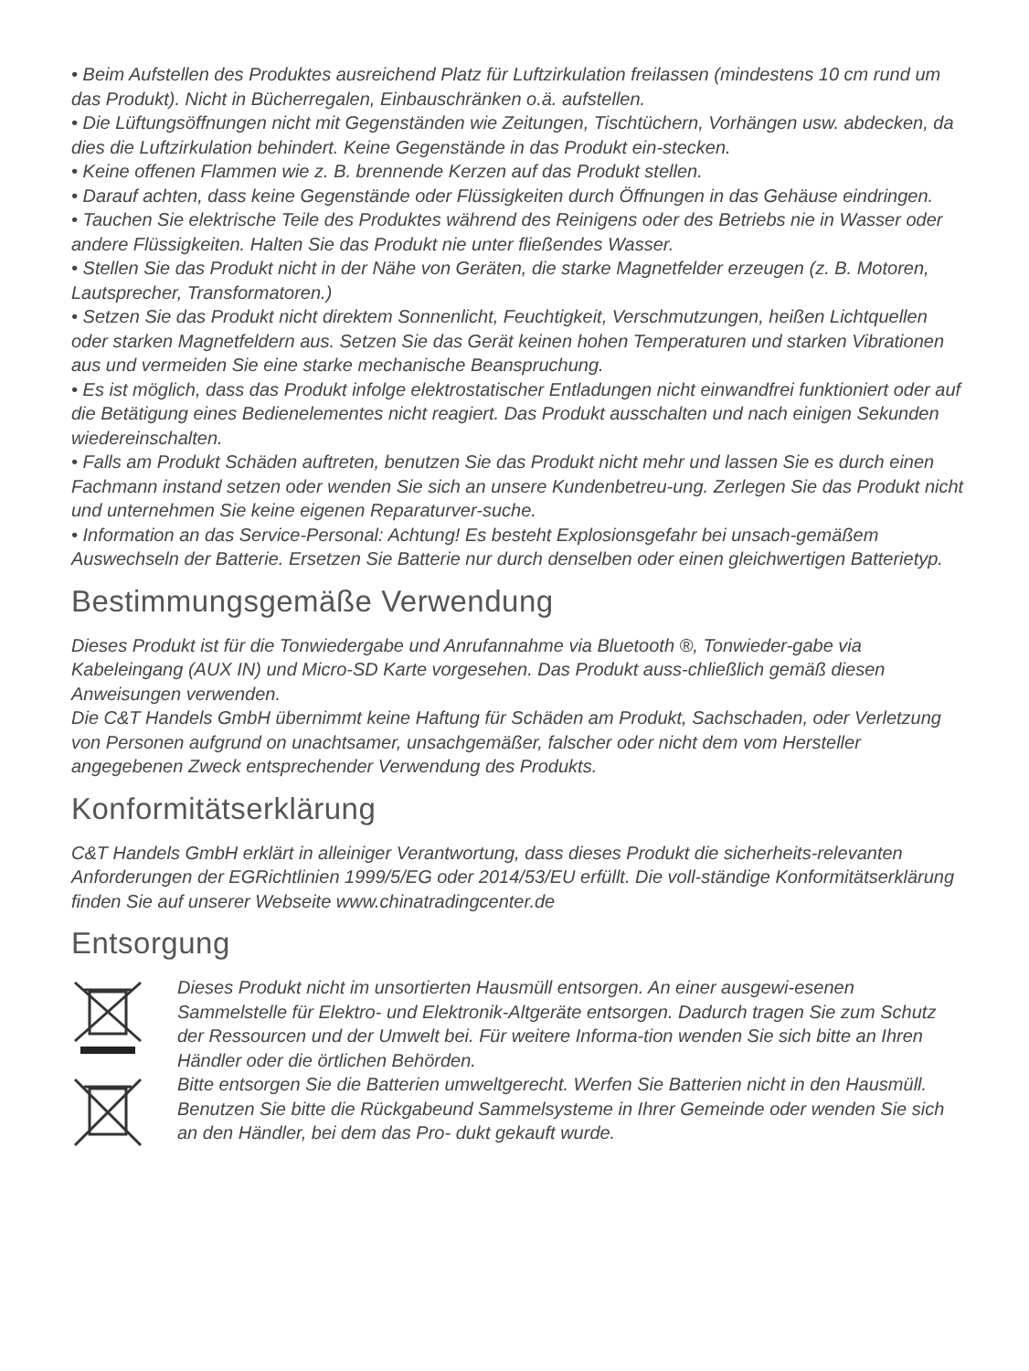• Beim Aufstellen des Produktes ausreichend Platz für Luftzirkulation freilassen (mindestens 10 cm rund um das Produkt). Nicht in Bücherregalen, Einbauschränken o.ä. aufstellen.
• Die Lüftungsöffnungen nicht mit Gegenständen wie Zeitungen, Tischtüchern, Vorhängen usw. abdecken, da dies die Luftzirkulation behindert. Keine Gegenstände in das Produkt ein-stecken.
• Keine offenen Flammen wie z. B. brennende Kerzen auf das Produkt stellen.
• Darauf achten, dass keine Gegenstände oder Flüssigkeiten durch Öffnungen in das Gehäuse eindringen.
• Tauchen Sie elektrische Teile des Produktes während des Reinigens oder des Betriebs nie in Wasser oder andere Flüssigkeiten. Halten Sie das Produkt nie unter fließendes Wasser.
• Stellen Sie das Produkt nicht in der Nähe von Geräten, die starke Magnetfelder erzeugen (z. B. Motoren, Lautsprecher, Transformatoren.)
• Setzen Sie das Produkt nicht direktem Sonnenlicht, Feuchtigkeit, Verschmutzungen, heißen Lichtquellen oder starken Magnetfeldern aus. Setzen Sie das Gerät keinen hohen Temperaturen und starken Vibrationen aus und vermeiden Sie eine starke mechanische Beanspruchung.
• Es ist möglich, dass das Produkt infolge elektrostatischer Entladungen nicht einwandfrei funktioniert oder auf die Betätigung eines Bedienelementes nicht reagiert. Das Produkt ausschalten und nach einigen Sekunden wiedereinschalten.
• Falls am Produkt Schäden auftreten, benutzen Sie das Produkt nicht mehr und lassen Sie es durch einen Fachmann instand setzen oder wenden Sie sich an unsere Kundenbetreu-ung. Zerlegen Sie das Produkt nicht und unternehmen Sie keine eigenen Reparaturver-suche.
• Information an das Service-Personal: Achtung! Es besteht Explosionsgefahr bei unsach-gemäßem Auswechseln der Batterie. Ersetzen Sie Batterie nur durch denselben oder einen gleichwertigen Batterietyp.
Bestimmungsgemäße Verwendung
Dieses Produkt ist für die Tonwiedergabe und Anrufannahme via Bluetooth ®, Tonwieder-gabe via Kabeleingang (AUX IN) und Micro-SD Karte vorgesehen. Das Produkt auss-chließlich gemäß diesen Anweisungen verwenden.
Die C&T Handels GmbH übernimmt keine Haftung für Schäden am Produkt, Sachschaden, oder Verletzung von Personen aufgrund on unachtsamer, unsachgemäßer, falscher oder nicht dem vom Hersteller angegebenen Zweck entsprechender Verwendung des Produkts.
Konformitätserklärung
C&T Handels GmbH erklärt in alleiniger Verantwortung, dass dieses Produkt die sicherheits-relevanten Anforderungen der EGRichtlinien 1999/5/EG oder 2014/53/EU erfüllt. Die voll-ständige Konformitätserklärung finden Sie auf unserer Webseite www.chinatradingcenter.de
Entsorgung
Dieses Produkt nicht im unsortierten Hausmüll entsorgen. An einer ausgewi-esenen Sammelstelle für Elektro- und Elektronik-Altgeräte entsorgen. Dadurch tragen Sie zum Schutz der Ressourcen und der Umwelt bei. Für weitere Informa-tion wenden Sie sich bitte an Ihren Händler oder die örtlichen Behörden.
Bitte entsorgen Sie die Batterien umweltgerecht. Werfen Sie Batterien nicht in den Hausmüll. Benutzen Sie bitte die Rückgabeund Sammelsysteme in Ihrer Gemeinde oder wenden Sie sich an den Händler, bei dem das Pro- dukt gekauft wurde.